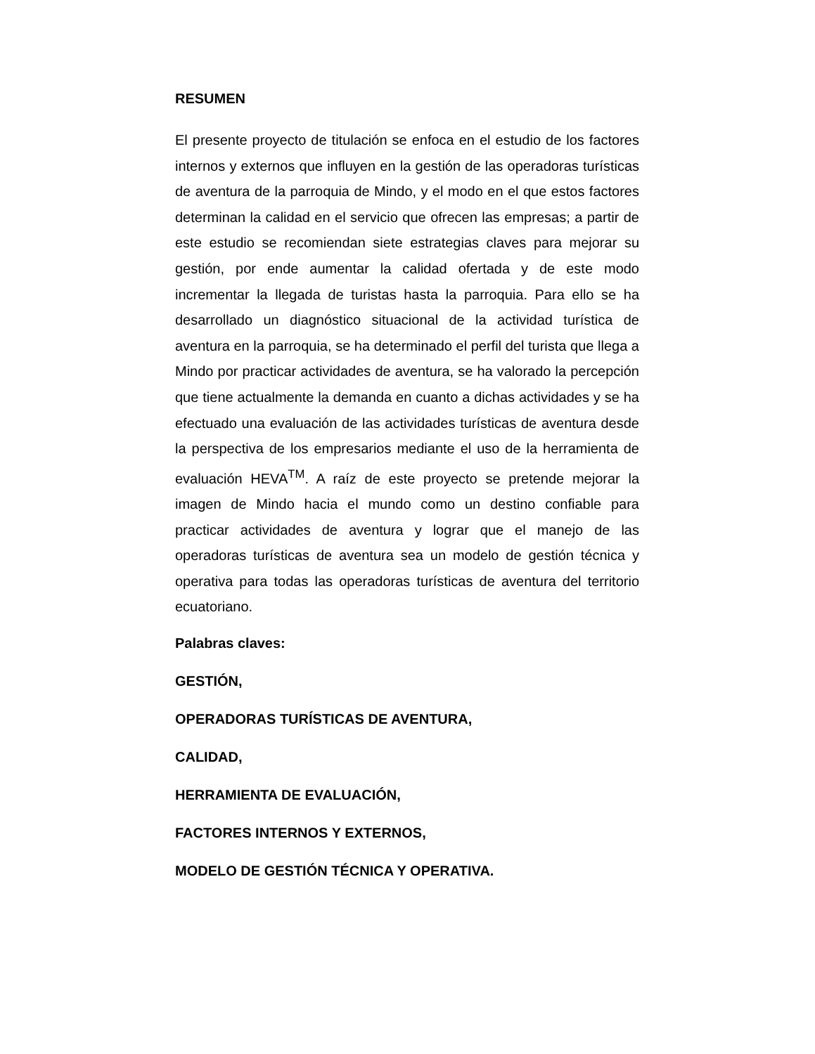RESUMEN
El presente proyecto de titulación se enfoca en el estudio de los factores internos y externos que influyen en la gestión de las operadoras turísticas de aventura de la parroquia de Mindo, y el modo en el que estos factores determinan la calidad en el servicio que ofrecen las empresas; a partir de este estudio se recomiendan siete estrategias claves para mejorar su gestión, por ende aumentar la calidad ofertada y de este modo incrementar la llegada de turistas hasta la parroquia. Para ello se ha desarrollado un diagnóstico situacional de la actividad turística de aventura en la parroquia, se ha determinado el perfil del turista que llega a Mindo por practicar actividades de aventura, se ha valorado la percepción que tiene actualmente la demanda en cuanto a dichas actividades y se ha efectuado una evaluación de las actividades turísticas de aventura desde la perspectiva de los empresarios mediante el uso de la herramienta de evaluación HEVA<sup>TM</sup>. A raíz de este proyecto se pretende mejorar la imagen de Mindo hacia el mundo como un destino confiable para practicar actividades de aventura y lograr que el manejo de las operadoras turísticas de aventura sea un modelo de gestión técnica y operativa para todas las operadoras turísticas de aventura del territorio ecuatoriano.
Palabras claves:
GESTIÓN,
OPERADORAS TURÍSTICAS DE AVENTURA,
CALIDAD,
HERRAMIENTA DE EVALUACIÓN,
FACTORES INTERNOS Y EXTERNOS,
MODELO DE GESTIÓN TÉCNICA Y OPERATIVA.